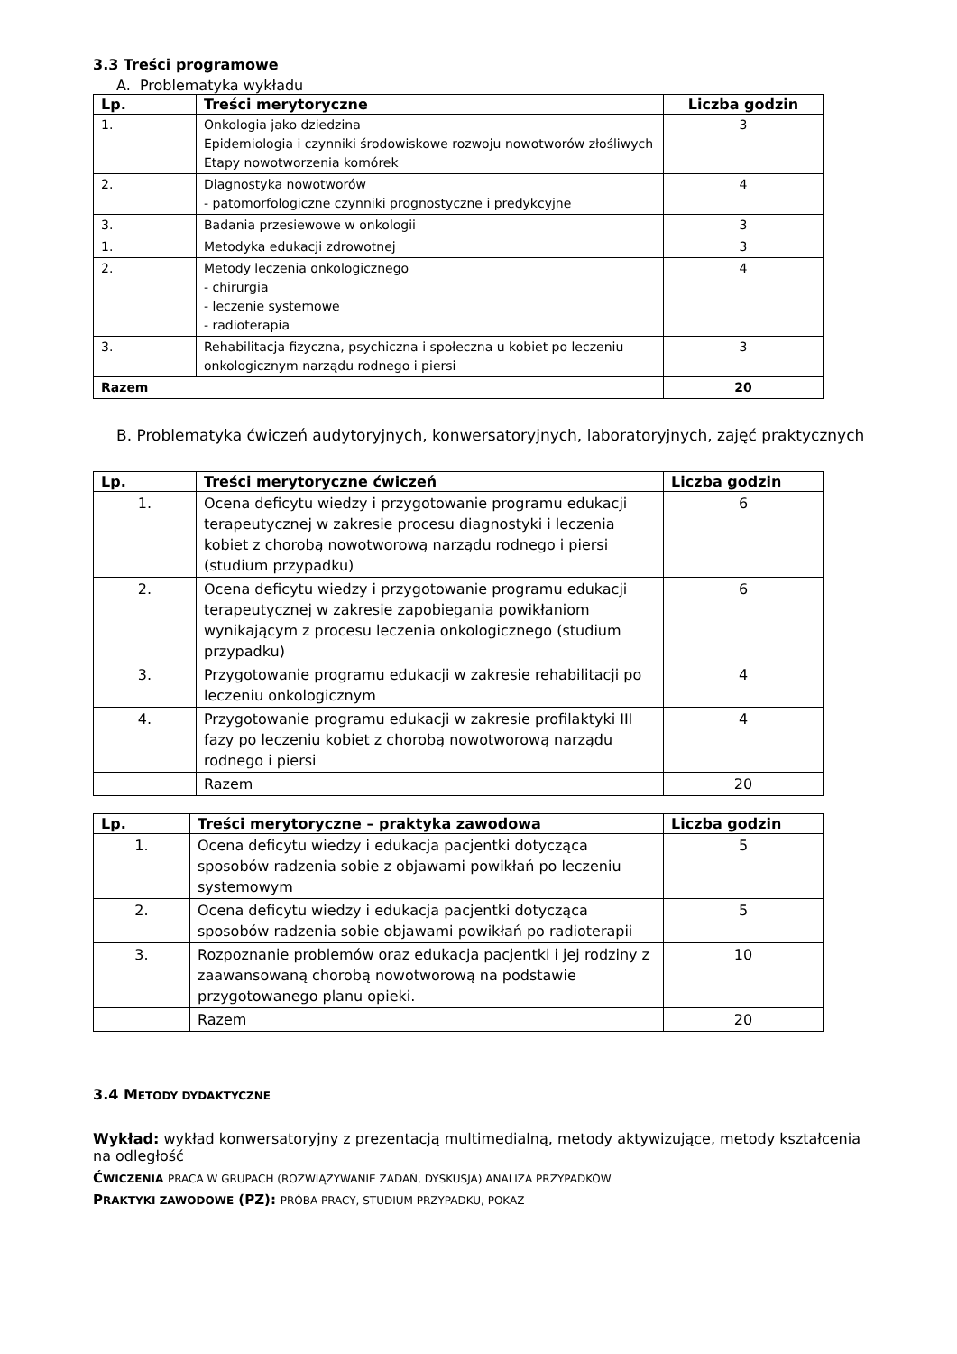3.3 Treści programowe
A. Problematyka wykładu
| Lp. | Treści merytoryczne | Liczba godzin |
| --- | --- | --- |
| 1. | Onkologia jako dziedzina Epidemiologia i czynniki środowiskowe rozwoju nowotworów złośliwych Etapy nowotworzenia komórek | 3 |
| 2. | Diagnostyka nowotworów - patomorfologiczne czynniki prognostyczne i predykcyjne | 4 |
| 3. | Badania przesiewowe w onkologii | 3 |
| 1. | Metodyka edukacji zdrowotnej | 3 |
| 2. | Metody leczenia onkologicznego - chirurgia - leczenie systemowe - radioterapia | 4 |
| 3. | Rehabilitacja fizyczna, psychiczna i społeczna u kobiet po leczeniu onkologicznym narządu rodnego i piersi | 3 |
| Razem | | 20 |
B. Problematyka ćwiczeń audytoryjnych, konwersatoryjnych, laboratoryjnych, zajęć praktycznych
| Lp. | Treści merytoryczne ćwiczeń | Liczba godzin |
| --- | --- | --- |
| 1. | Ocena deficytu wiedzy i przygotowanie programu edukacji terapeutycznej w zakresie procesu diagnostyki i leczenia kobiet z chorobą nowotworową narządu rodnego i piersi (studium przypadku) | 6 |
| 2. | Ocena deficytu wiedzy i przygotowanie programu edukacji terapeutycznej w zakresie zapobiegania powikłaniom wynikającym z procesu leczenia onkologicznego (studium przypadku) | 6 |
| 3. | Przygotowanie programu edukacji w zakresie rehabilitacji po leczeniu onkologicznym | 4 |
| 4. | Przygotowanie programu edukacji w zakresie profilaktyki III fazy po leczeniu kobiet z chorobą nowotworową narządu rodnego i piersi | 4 |
| | Razem | 20 |
| Lp. | Treści merytoryczne – praktyka zawodowa | Liczba godzin |
| --- | --- | --- |
| 1. | Ocena deficytu wiedzy i edukacja pacjentki dotycząca sposobów radzenia sobie z objawami powikłań po leczeniu systemowym | 5 |
| 2. | Ocena deficytu wiedzy i edukacja pacjentki dotycząca sposobów radzenia sobie objawami powikłań po radioterapii | 5 |
| 3. | Rozpoznanie problemów oraz edukacja pacjentki i jej rodziny z zaawansowaną chorobą nowotworową na podstawie przygotowanego planu opieki. | 10 |
| | Razem | 20 |
3.4 METODY DYDAKTYCZNE
Wykład: wykład konwersatoryjny z prezentacją multimedialną, metody aktywizujące, metody kształcenia na odległość
ĆWICZENIA PRACA W GRUPACH (ROZWIĄZYWANIE ZADAŃ, DYSKUSJA) ANALIZA PRZYPADKÓW
PRAKTYKI ZAWODOWE (PZ): PRÓBA PRACY, STUDIUM PRZYPADKU, POKAZ